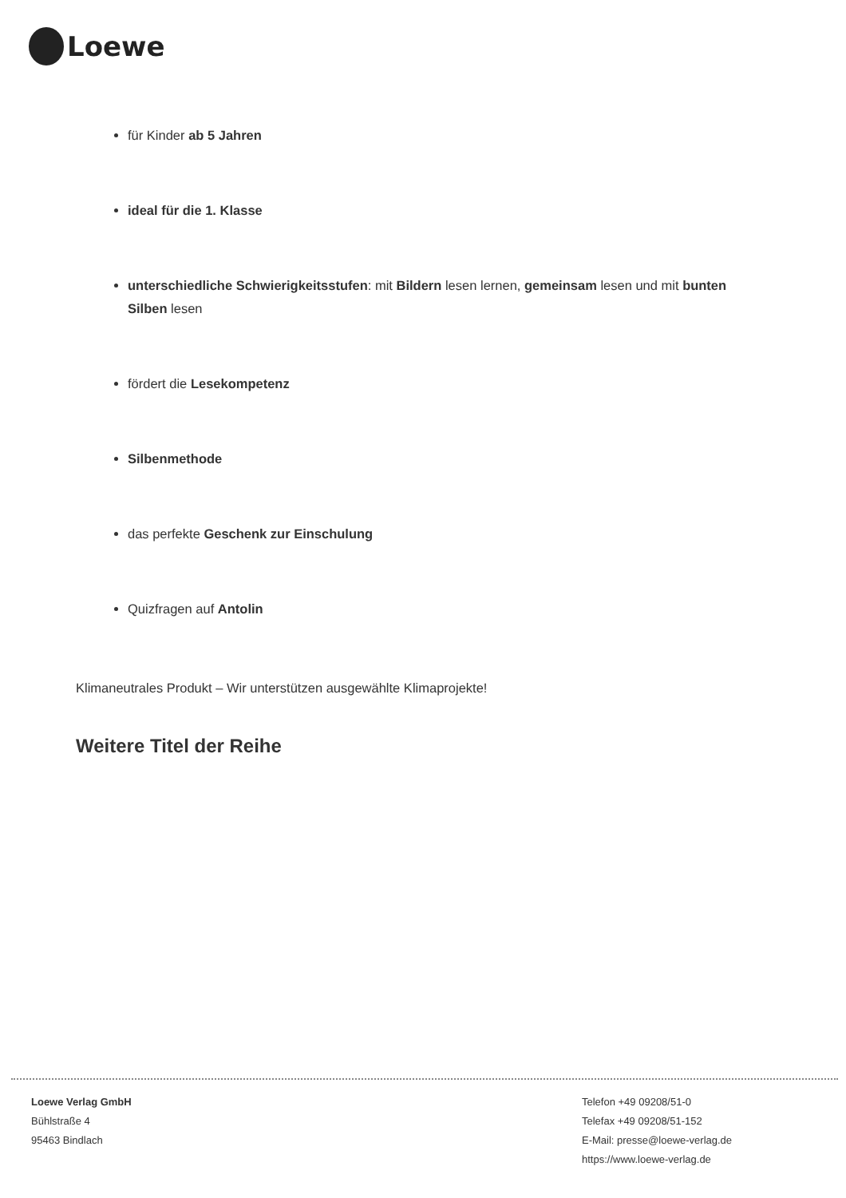Loewe
für Kinder ab 5 Jahren
ideal für die 1. Klasse
unterschiedliche Schwierigkeitsstufen: mit Bildern lesen lernen, gemeinsam lesen und mit bunten Silben lesen
fördert die Lesekompetenz
Silbenmethode
das perfekte Geschenk zur Einschulung
Quizfragen auf Antolin
Klimaneutrales Produkt – Wir unterstützen ausgewählte Klimaprojekte!
Weitere Titel der Reihe
Loewe Verlag GmbH
Bühlstraße 4
95463 Bindlach
Telefon +49 09208/51-0
Telefax +49 09208/51-152
E-Mail: presse@loewe-verlag.de
https://www.loewe-verlag.de